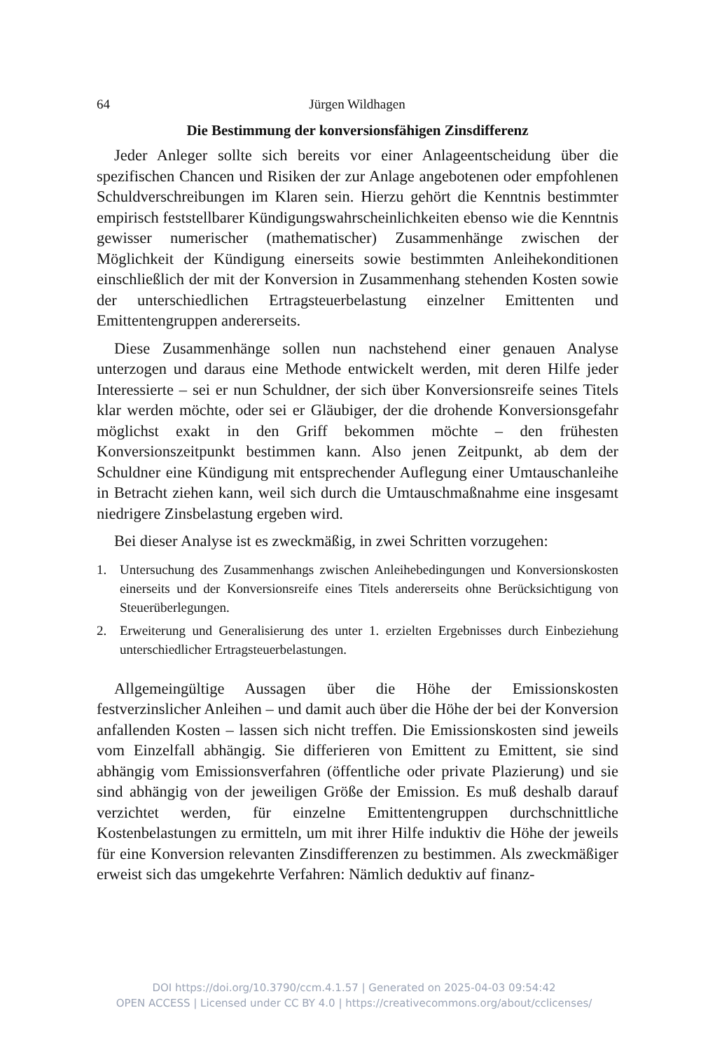64 Jürgen Wildhagen
Die Bestimmung der konversionsfähigen Zinsdifferenz
Jeder Anleger sollte sich bereits vor einer Anlageentscheidung über die spezifischen Chancen und Risiken der zur Anlage angebotenen oder empfohlenen Schuldverschreibungen im Klaren sein. Hierzu gehört die Kenntnis bestimmter empirisch feststellbarer Kündigungswahrscheinlichkeiten ebenso wie die Kenntnis gewisser numerischer (mathematischer) Zusammenhänge zwischen der Möglichkeit der Kündigung einerseits sowie bestimmten Anleihekonditionen einschließlich der mit der Konversion in Zusammenhang stehenden Kosten sowie der unterschiedlichen Ertragsteuerbelastung einzelner Emittenten und Emittentengruppen andererseits.
Diese Zusammenhänge sollen nun nachstehend einer genauen Analyse unterzogen und daraus eine Methode entwickelt werden, mit deren Hilfe jeder Interessierte – sei er nun Schuldner, der sich über Konversionsreife seines Titels klar werden möchte, oder sei er Gläubiger, der die drohende Konversionsgefahr möglichst exakt in den Griff bekommen möchte – den frühesten Konversionszeitpunkt bestimmen kann. Also jenen Zeitpunkt, ab dem der Schuldner eine Kündigung mit entsprechender Auflegung einer Umtauschanleihe in Betracht ziehen kann, weil sich durch die Umtauschmaßnahme eine insgesamt niedrigere Zinsbelastung ergeben wird.
Bei dieser Analyse ist es zweckmäßig, in zwei Schritten vorzugehen:
1. Untersuchung des Zusammenhangs zwischen Anleihebedingungen und Konversionskosten einerseits und der Konversionsreife eines Titels andererseits ohne Berücksichtigung von Steuerüberlegungen.
2. Erweiterung und Generalisierung des unter 1. erzielten Ergebnisses durch Einbeziehung unterschiedlicher Ertragsteuerbelastungen.
Allgemeingültige Aussagen über die Höhe der Emissionskosten festverzinslicher Anleihen – und damit auch über die Höhe der bei der Konversion anfallenden Kosten – lassen sich nicht treffen. Die Emissionskosten sind jeweils vom Einzelfall abhängig. Sie differieren von Emittent zu Emittent, sie sind abhängig vom Emissionsverfahren (öffentliche oder private Plazierung) und sie sind abhängig von der jeweiligen Größe der Emission. Es muß deshalb darauf verzichtet werden, für einzelne Emittentengruppen durchschnittliche Kostenbelastungen zu ermitteln, um mit ihrer Hilfe induktiv die Höhe der jeweils für eine Konversion relevanten Zinsdifferenzen zu bestimmen. Als zweckmäßiger erweist sich das umgekehrte Verfahren: Nämlich deduktiv auf finanz-
DOI https://doi.org/10.3790/ccm.4.1.57 | Generated on 2025-04-03 09:54:42
OPEN ACCESS | Licensed under CC BY 4.0 | https://creativecommons.org/about/cclicenses/